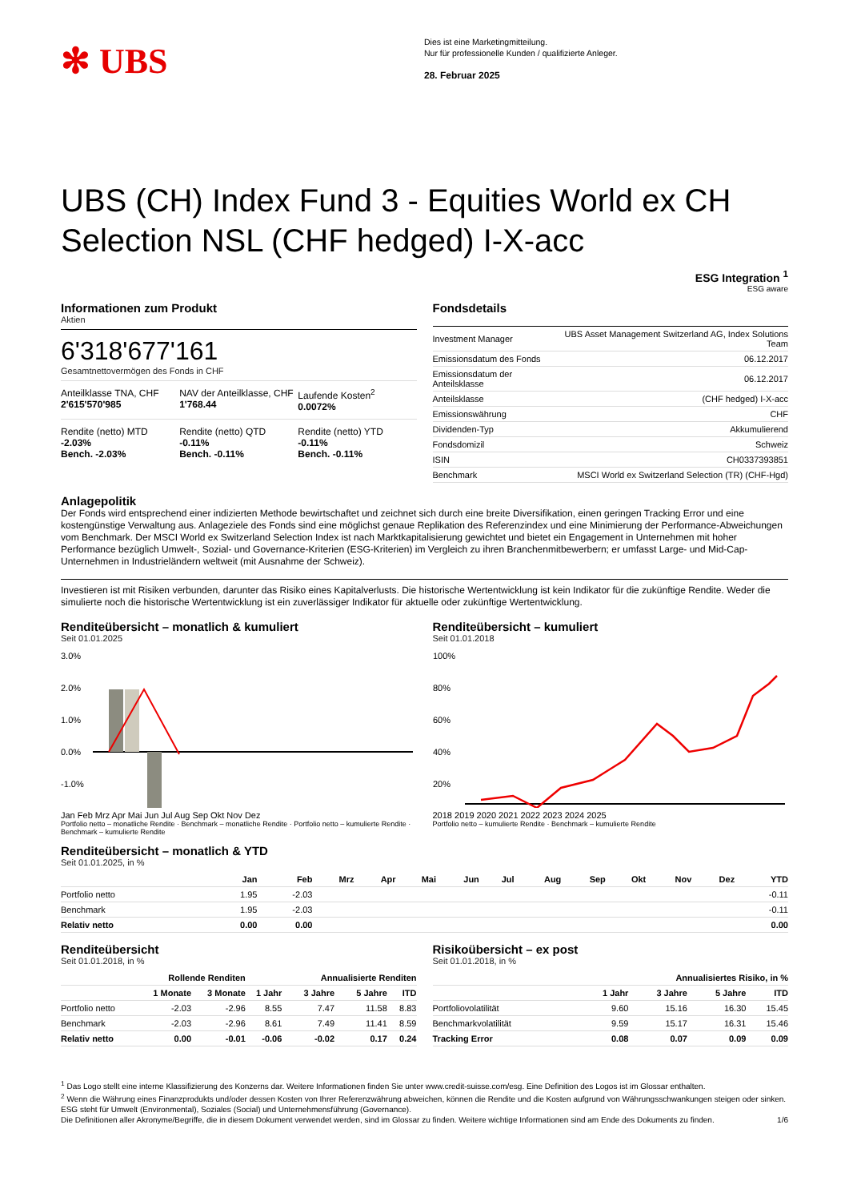✻ UBS
Dies ist eine Marketingmitteilung.
Nur für professionelle Kunden / qualifizierte Anleger.
28. Februar 2025
UBS (CH) Index Fund 3 - Equities World ex CH Selection NSL (CHF hedged) I-X-acc
ESG Integration <sup>1</sup>
ESG aware
Informationen zum Produkt
Aktien
6'318'677'161
Gesamtnettovermögen des Fonds in CHF
Anteilklasse TNA, CHF
2'615'570'985
NAV der Anteilklasse, CHF
1'768.44
Laufende Kosten<sup>2</sup>
0.0072%
Rendite (netto) MTD
-2.03%
Bench. -2.03%
Rendite (netto) QTD
-0.11%
Bench. -0.11%
Rendite (netto) YTD
-0.11%
Bench. -0.11%
Fondsdetails
| Investment Manager | UBS Asset Management Switzerland AG, Index Solutions Team |
| Emissionsdatum des Fonds | 06.12.2017 |
| Emissionsdatum der Anteilsklasse | 06.12.2017 |
| Anteilsklasse | (CHF hedged) I-X-acc |
| Emissionswährung | CHF |
| Dividenden-Typ | Akkumulierend |
| Fondsdomizil | Schweiz |
| ISIN | CH0337393851 |
| Benchmark | MSCI World ex Switzerland Selection (TR) (CHF-Hgd) |
Anlagepolitik
Der Fonds wird entsprechend einer indizierten Methode bewirtschaftet und zeichnet sich durch eine breite Diversifikation, einen geringen Tracking Error und eine kostengünstige Verwaltung aus. Anlageziele des Fonds sind eine möglichst genaue Replikation des Referenzindex und eine Minimierung der Performance-Abweichungen vom Benchmark. Der MSCI World ex Switzerland Selection Index ist nach Marktkapitalisierung gewichtet und bietet ein Engagement in Unternehmen mit hoher Performance bezüglich Umwelt-, Sozial- und Governance-Kriterien (ESG-Kriterien) im Vergleich zu ihren Branchenmitbewerbern; er umfasst Large- und Mid-Cap-Unternehmen in Industrieländern weltweit (mit Ausnahme der Schweiz).
Investieren ist mit Risiken verbunden, darunter das Risiko eines Kapitalverlusts. Die historische Wertentwicklung ist kein Indikator für die zukünftige Rendite. Weder die simulierte noch die historische Wertentwicklung ist ein zuverlässiger Indikator für aktuelle oder zukünftige Wertentwicklung.
Renditeübersicht – monatlich & kumuliert
Seit 01.01.2025
3.0%
2.0%
1.0%
0.0%
-1.0%
Jan Feb Mrz Apr Mai Jun Jul Aug Sep Okt Nov Dez
Portfolio netto – monatliche Rendite · Benchmark – monatliche Rendite · Portfolio netto – kumulierte Rendite · Benchmark – kumulierte Rendite
Renditeübersicht – kumuliert
Seit 01.01.2018
100%
80%
60%
40%
20%
2018 2019 2020 2021 2022 2023 2024 2025
Portfolio netto – kumulierte Rendite · Benchmark – kumulierte Rendite
Renditeübersicht – monatlich & YTD
Seit 01.01.2025, in %
| | Jan | Feb | Mrz | Apr | Mai | Jun | Jul | Aug | Sep | Okt | Nov | Dez | YTD |
| --- | --- | --- | --- | --- | --- | --- | --- | --- | --- | --- | --- | --- | --- |
| Portfolio netto | 1.95 | -2.03 | | | | | | | | | | | -0.11 |
| Benchmark | 1.95 | -2.03 | | | | | | | | | | | -0.11 |
| Relativ netto | 0.00 | 0.00 | | | | | | | | | | | 0.00 |
Renditeübersicht
Seit 01.01.2018, in %
| | Rollende Renditen | | | Annualisierte Renditen | | |
| --- | --- | --- | --- | --- | --- | --- |
| | 1 Monate | 3 Monate | 1 Jahr | 3 Jahre | 5 Jahre | ITD |
| Portfolio netto | -2.03 | -2.96 | 8.55 | 7.47 | 11.58 | 8.83 |
| Benchmark | -2.03 | -2.96 | 8.61 | 7.49 | 11.41 | 8.59 |
| Relativ netto | 0.00 | -0.01 | -0.06 | -0.02 | 0.17 | 0.24 |
Risikoübersicht – ex post
Seit 01.01.2018, in %
| | Annualisiertes Risiko, in % | | | |
| --- | --- | --- | --- | --- |
| | 1 Jahr | 3 Jahre | 5 Jahre | ITD |
| Portfoliovolatilität | 9.60 | 15.16 | 16.30 | 15.45 |
| Benchmarkvolatilität | 9.59 | 15.17 | 16.31 | 15.46 |
| Tracking Error | 0.08 | 0.07 | 0.09 | 0.09 |
<sup>1</sup> Das Logo stellt eine interne Klassifizierung des Konzerns dar. Weitere Informationen finden Sie unter www.credit-suisse.com/esg. Eine Definition des Logos ist im Glossar enthalten.
<sup>2</sup> Wenn die Währung eines Finanzprodukts und/oder dessen Kosten von Ihrer Referenzwährung abweichen, können die Rendite und die Kosten aufgrund von Währungsschwankungen steigen oder sinken.
ESG steht für Umwelt (Environmental), Soziales (Social) und Unternehmensführung (Governance).
Die Definitionen aller Akronyme/Begriffe, die in diesem Dokument verwendet werden, sind im Glossar zu finden. Weitere wichtige Informationen sind am Ende des Dokuments zu finden. 1/6